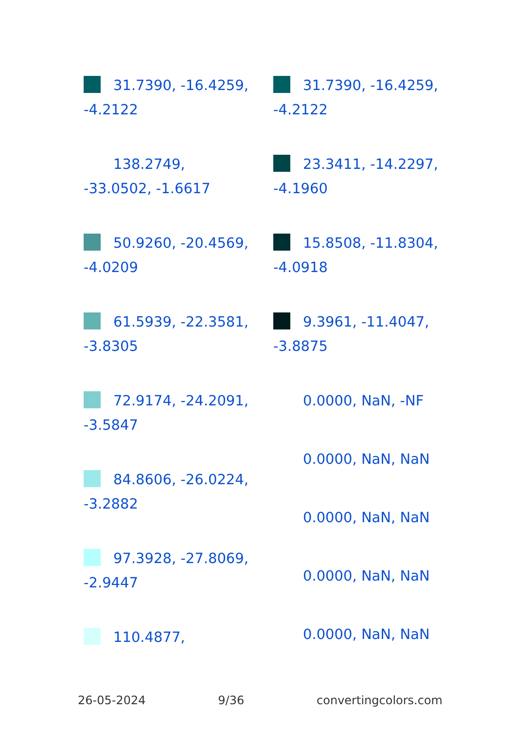31.7390, -16.4259, -4.2122
138.2749, -33.0502, -1.6617
50.9260, -20.4569, -4.0209
61.5939, -22.3581, -3.8305
72.9174, -24.2091, -3.5847
84.8606, -26.0224, -3.2882
97.3928, -27.8069, -2.9447
110.4877,
31.7390, -16.4259, -4.2122
23.3411, -14.2297, -4.1960
15.8508, -11.8304, -4.0918
9.3961, -11.4047, -3.8875
0.0000, NaN, -NF
0.0000, NaN, NaN
0.0000, NaN, NaN
0.0000, NaN, NaN
0.0000, NaN, NaN
26-05-2024 9/36 convertingcolors.com